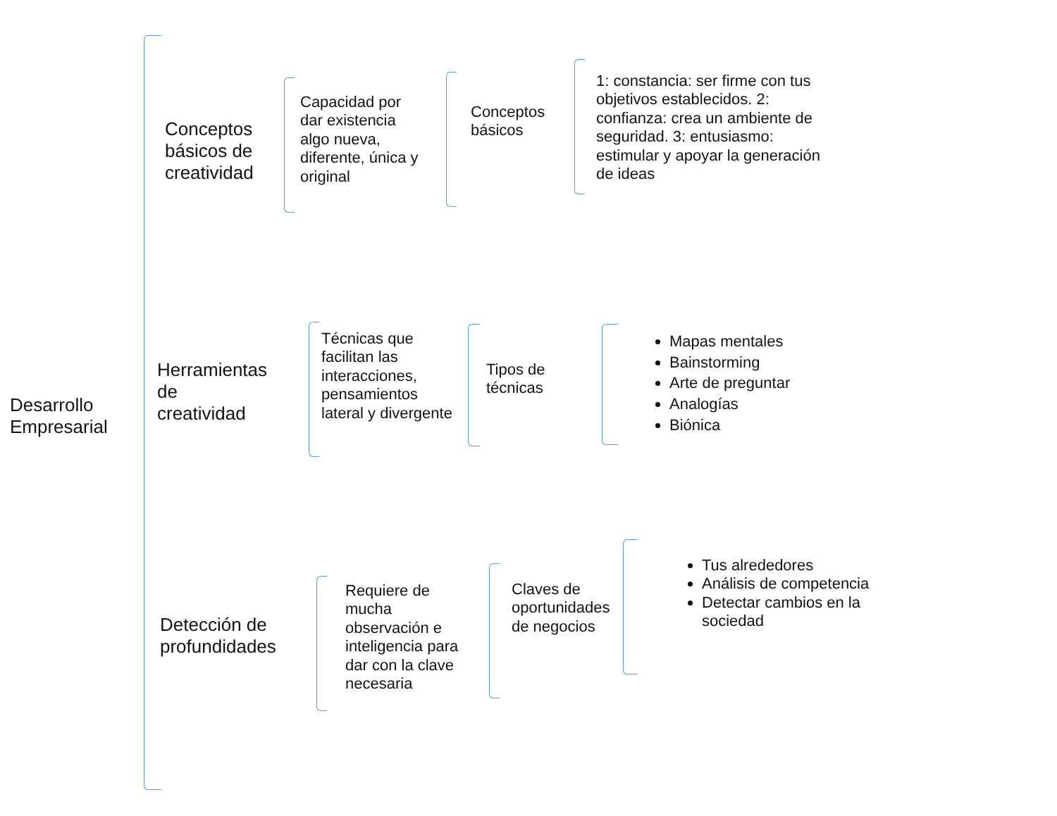Desarrollo
Empresarial
Conceptos
básicos de
creatividad
Capacidad por
dar existencia
algo nueva,
diferente, única y
original
Conceptos
básicos
1: constancia: ser firme con tus objetivos establecidos. 2: confianza: crea un ambiente de seguridad. 3: entusiasmo: estimular y apoyar la generación de ideas
Herramientas
de
creatividad
Técnicas que
facilitan las
interacciones,
pensamientos
lateral y divergente
Tipos de
técnicas
Mapas mentales
Bainstorming
Arte de preguntar
Analogías
Biónica
Detección de
profundidades
Requiere de
mucha
observación e
inteligencia para
dar con la clave
necesaria
Claves de
oportunidades
de negocios
Tus alrededores
Análisis de competencia
Detectar cambios en la sociedad